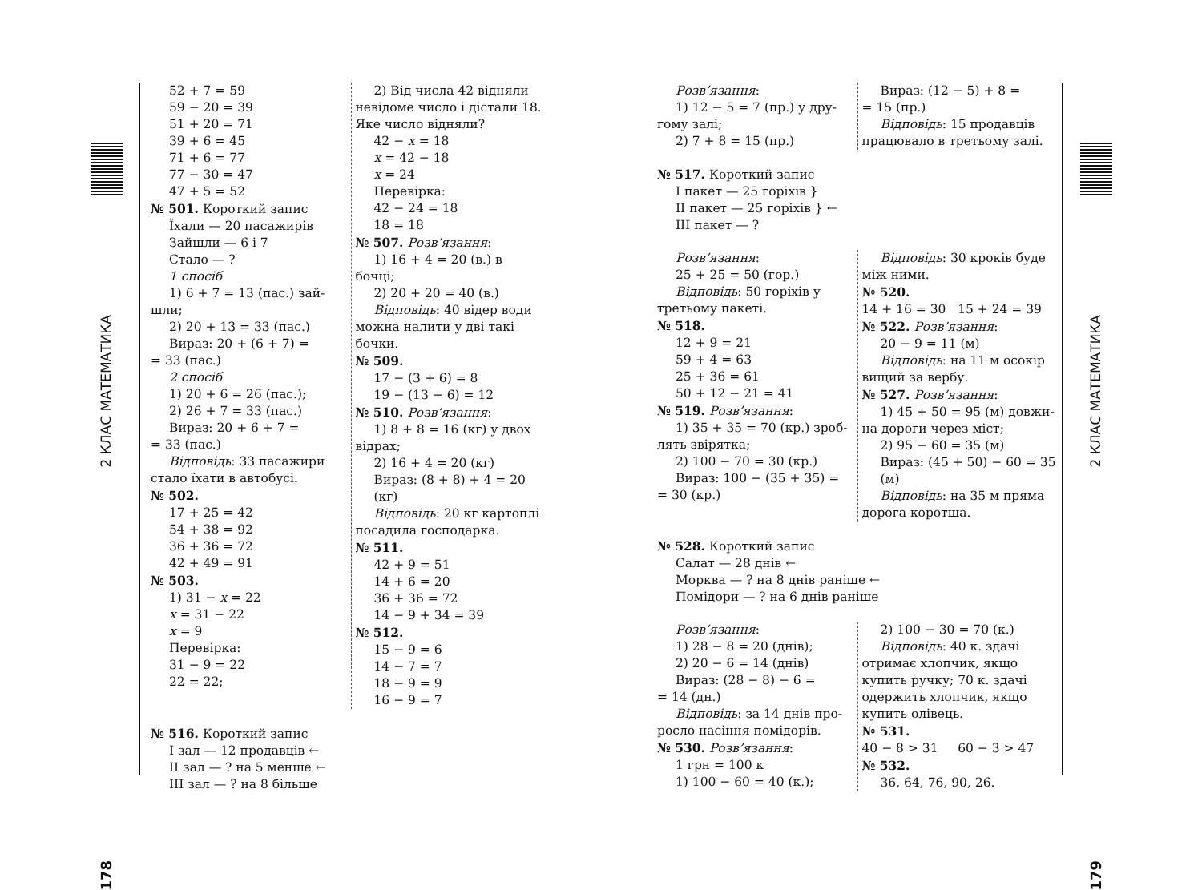2 КЛАС МАТЕМАТИКА
178
52 + 7 = 59
59 − 20 = 39
51 + 20 = 71
39 + 6 = 45
71 + 6 = 77
77 − 30 = 47
47 + 5 = 52
№ 501. Короткий запис
Їхали — 20 пасажирів
Зайшли — 6 і 7
Стало — ?
1 спосіб
1) 6 + 7 = 13 (пас.) зай-
шли;
2) 20 + 13 = 33 (пас.)
Вираз: 20 + (6 + 7) =
= 33 (пас.)
2 спосіб
1) 20 + 6 = 26 (пас.);
2) 26 + 7 = 33 (пас.)
Вираз: 20 + 6 + 7 =
= 33 (пас.)
Відповідь: 33 пасажири
стало їхати в автобусі.
№ 502.
17 + 25 = 42
54 + 38 = 92
36 + 36 = 72
42 + 49 = 91
№ 503.
1) 31 − x = 22
x = 31 − 22
x = 9
Перевірка:
31 − 9 = 22
22 = 22;
2) Від числа 42 відняли
невідоме число і дістали 18.
Яке число відняли?
42 − x = 18
x = 42 − 18
x = 24
Перевірка:
42 − 24 = 18
18 = 18
№ 507. Розв’язання:
1) 16 + 4 = 20 (в.) в
бочці;
2) 20 + 20 = 40 (в.)
Відповідь: 40 відер води
можна налити у дві такі
бочки.
№ 509.
17 − (3 + 6) = 8
19 − (13 − 6) = 12
№ 510. Розв’язання:
1) 8 + 8 = 16 (кг) у двох
відрах;
2) 16 + 4 = 20 (кг)
Вираз: (8 + 8) + 4 = 20 (кг)
Відповідь: 20 кг картоплі
посадила господарка.
№ 511.
42 + 9 = 51
14 + 6 = 20
36 + 36 = 72
14 − 9 + 34 = 39
№ 512.
15 − 9 = 6
14 − 7 = 7
18 − 9 = 9
16 − 9 = 7
№ 516. Короткий запис
I зал — 12 продавців ←
II зал — ? на 5 менше ←
III зал — ? на 8 більше
Розв’язання:
1) 12 − 5 = 7 (пр.) у дру-
гому залі;
2) 7 + 8 = 15 (пр.)
Вираз: (12 − 5) + 8 =
= 15 (пр.)
Відповідь: 15 продавців
працювало в третьому залі.
№ 517. Короткий запис
I пакет — 25 горіхів }
II пакет — 25 горіхів } ←
III пакет — ?
Розв’язання:
25 + 25 = 50 (гор.)
Відповідь: 50 горіхів у
третьому пакеті.
№ 518.
12 + 9 = 21
59 + 4 = 63
25 + 36 = 61
50 + 12 − 21 = 41
№ 519. Розв’язання:
1) 35 + 35 = 70 (кр.) зроб-
лять звірятка;
2) 100 − 70 = 30 (кр.)
Вираз: 100 − (35 + 35) =
= 30 (кр.)
Відповідь: 30 кроків буде
між ними.
№ 520.
14 + 16 = 30 15 + 24 = 39
№ 522. Розв’язання:
20 − 9 = 11 (м)
Відповідь: на 11 м осокір
вищий за вербу.
№ 527. Розв’язання:
1) 45 + 50 = 95 (м) довжи-
на дороги через міст;
2) 95 − 60 = 35 (м)
Вираз: (45 + 50) − 60 = 35 (м)
Відповідь: на 35 м пряма
дорога коротша.
№ 528. Короткий запис
Салат — 28 днів ←
Морква — ? на 8 днів раніше ←
Помідори — ? на 6 днів раніше
Розв’язання:
1) 28 − 8 = 20 (днів);
2) 20 − 6 = 14 (днів)
Вираз: (28 − 8) − 6 =
= 14 (дн.)
Відповідь: за 14 днів про-
росло насіння помідорів.
№ 530. Розв’язання:
1 грн = 100 к
1) 100 − 60 = 40 (к.);
2) 100 − 30 = 70 (к.)
Відповідь: 40 к. здачі
отримає хлопчик, якщо
купить ручку; 70 к. здачі
одержить хлопчик, якщо
купить олівець.
№ 531.
40 − 8 > 31 60 − 3 > 47
№ 532.
36, 64, 76, 90, 26.
2 КЛАС МАТЕМАТИКА
179